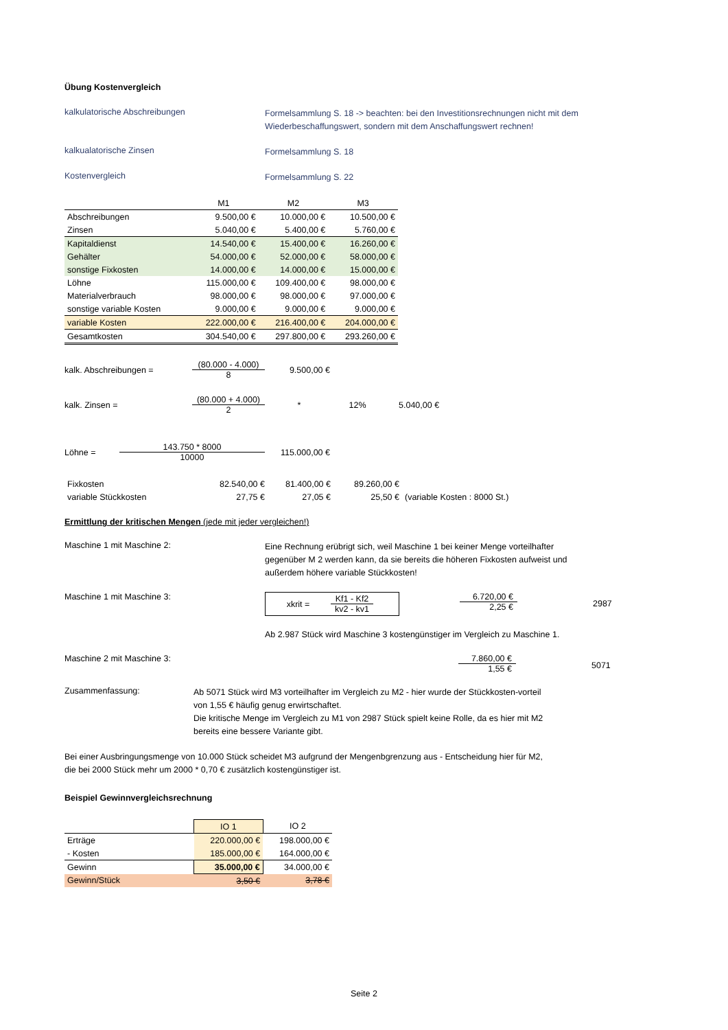Übung Kostenvergleich
kalkulatorische Abschreibungen
Formelsammlung S. 18 -> beachten: bei den Investitionsrechnungen nicht mit dem Wiederbeschaffungswert, sondern mit dem Anschaffungswert rechnen!
kalkualatorische Zinsen
Formelsammlung S. 18
Kostenvergleich
Formelsammlung S. 22
| | M1 | M2 | M3 |
| --- | --- | --- | --- |
| Abschreibungen | 9.500,00 € | 10.000,00 € | 10.500,00 € |
| Zinsen | 5.040,00 € | 5.400,00 € | 5.760,00 € |
| Kapitaldienst | 14.540,00 € | 15.400,00 € | 16.260,00 € |
| Gehälter | 54.000,00 € | 52.000,00 € | 58.000,00 € |
| sonstige Fixkosten | 14.000,00 € | 14.000,00 € | 15.000,00 € |
| Löhne | 115.000,00 € | 109.400,00 € | 98.000,00 € |
| Materialverbrauch | 98.000,00 € | 98.000,00 € | 97.000,00 € |
| sonstige variable Kosten | 9.000,00 € | 9.000,00 € | 9.000,00 € |
| variable Kosten | 222.000,00 € | 216.400,00 € | 204.000,00 € |
| Gesamtkosten | 304.540,00 € | 297.800,00 € | 293.260,00 € |
kalk. Abschreibungen =
(80.000 - 4.000) 8
9.500,00 €
kalk. Zinsen =
(80.000 + 4.000) 2
* 12% 5.040,00 €
Löhne = 143.750 * 8000 10000 115.000,00 €
| Fixkosten | 82.540,00 € | 81.400,00 € | 89.260,00 € | |
| variable Stückkosten | 27,75 € | 27,05 € | 25,50 € | (variable Kosten : 8000 St.) |
Ermittlung der kritischen Mengen (jede mit jeder vergleichen!)
Maschine 1 mit Maschine 2:
Eine Rechnung erübrigt sich, weil Maschine 1 bei keiner Menge vorteilhafter gegenüber M 2 werden kann, da sie bereits die höheren Fixkosten aufweist und außerdem höhere variable Stückkosten!
Maschine 1 mit Maschine 3: xkrit = Kf1 - Kf2 kv2 - kv1
6.720,00 € 2,25 €
2987
Ab 2.987 Stück wird Maschine 3 kostengünstiger im Vergleich zu Maschine 1.
Maschine 2 mit Maschine 3: 7.860,00 € 1,55 €
5071
Zusammenfassung:
Ab 5071 Stück wird M3 vorteilhafter im Vergleich zu M2 - hier wurde der Stückkosten-vorteil von 1,55 € häufig genug erwirtschaftet.
Die kritische Menge im Vergleich zu M1 von 2987 Stück spielt keine Rolle, da es hier mit M2 bereits eine bessere Variante gibt.
Bei einer Ausbringungsmenge von 10.000 Stück scheidet M3 aufgrund der Mengenbgrenzung aus - Entscheidung hier für M2, die bei 2000 Stück mehr um 2000 * 0,70 € zusätzlich kostengünstiger ist.
Beispiel Gewinnvergleichsrechnung
| | IO 1 | IO 2 |
| --- | --- | --- |
| Erträge | 220.000,00 € | 198.000,00 € |
| - Kosten | 185.000,00 € | 164.000,00 € |
| Gewinn | 35.000,00 € | 34.000,00 € |
| Gewinn/Stück | 3,50 € | 3,78 € |
Seite 2